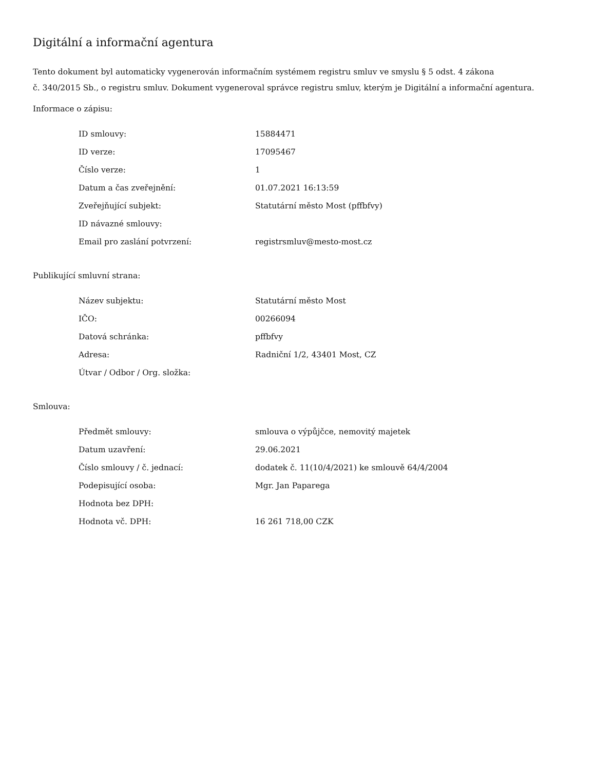Digitální a informační agentura
Tento dokument byl automaticky vygenerován informačním systémem registru smluv ve smyslu § 5 odst. 4 zákona
č. 340/2015 Sb., o registru smluv. Dokument vygeneroval správce registru smluv, kterým je Digitální a informační agentura.
Informace o zápisu:
| ID smlouvy: | 15884471 |
| ID verze: | 17095467 |
| Číslo verze: | 1 |
| Datum a čas zveřejnění: | 01.07.2021 16:13:59 |
| Zveřejňující subjekt: | Statutární město Most (pffbfvy) |
| ID návazné smlouvy: | |
| Email pro zaslání potvrzení: | registrsmluv@mesto-most.cz |
Publikující smluvní strana:
| Název subjektu: | Statutární město Most |
| IČO: | 00266094 |
| Datová schránka: | pffbfvy |
| Adresa: | Radniční 1/2, 43401 Most, CZ |
| Útvar / Odbor / Org. složka: | |
Smlouva:
| Předmět smlouvy: | smlouva o výpůjčce, nemovitý majetek |
| Datum uzavření: | 29.06.2021 |
| Číslo smlouvy / č. jednací: | dodatek č. 11(10/4/2021) ke smlouvě 64/4/2004 |
| Podepisující osoba: | Mgr. Jan Paparega |
| Hodnota bez DPH: | |
| Hodnota vč. DPH: | 16 261 718,00 CZK |